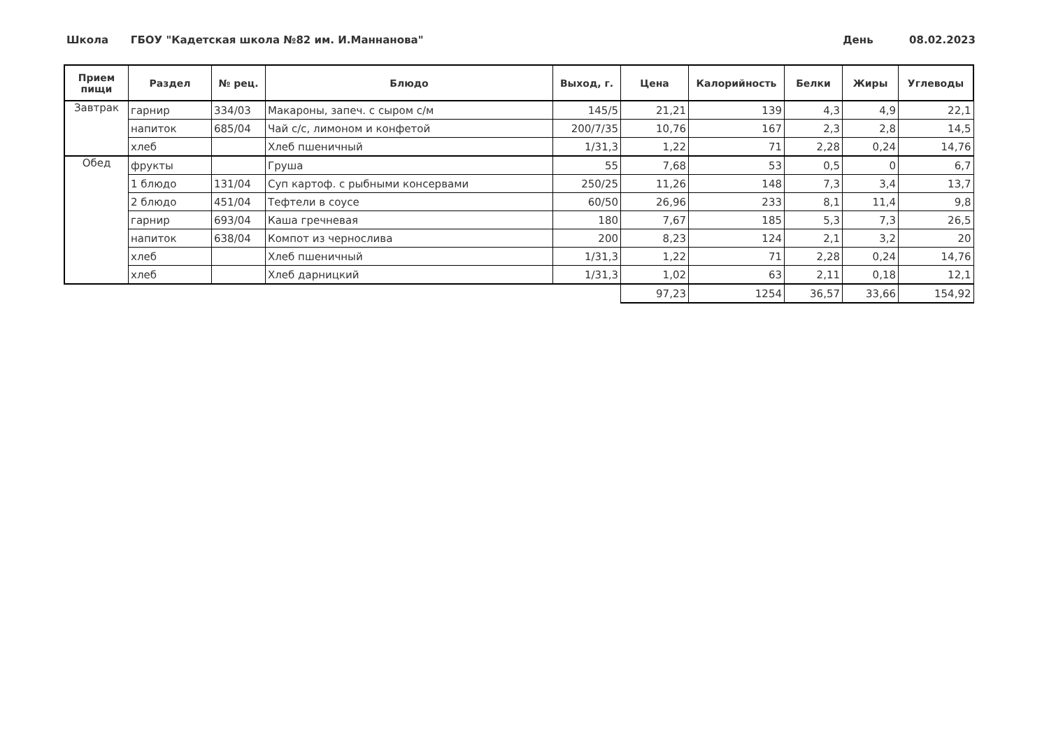Школа ГБОУ "Кадетская школа №82 им. И.Маннанова" День 08.02.2023
| Прием пищи | Раздел | № рец. | Блюдо | Выход, г. | Цена | Калорийность | Белки | Жиры | Углеводы |
| --- | --- | --- | --- | --- | --- | --- | --- | --- | --- |
| Завтрак | гарнир | 334/03 | Макароны, запеч. с сыром с/м | 145/5 | 21,21 | 139 | 4,3 | 4,9 | 22,1 |
| | напиток | 685/04 | Чай с/с, лимоном и конфетой | 200/7/35 | 10,76 | 167 | 2,3 | 2,8 | 14,5 |
| | хлеб | | Хлеб пшеничный | 1/31,3 | 1,22 | 71 | 2,28 | 0,24 | 14,76 |
| Обед | фрукты | | Груша | 55 | 7,68 | 53 | 0,5 | 0 | 6,7 |
| | 1 блюдо | 131/04 | Суп картоф. с рыбными консервами | 250/25 | 11,26 | 148 | 7,3 | 3,4 | 13,7 |
| | 2 блюдо | 451/04 | Тефтели в соусе | 60/50 | 26,96 | 233 | 8,1 | 11,4 | 9,8 |
| | гарнир | 693/04 | Каша гречневая | 180 | 7,67 | 185 | 5,3 | 7,3 | 26,5 |
| | напиток | 638/04 | Компот из чернослива | 200 | 8,23 | 124 | 2,1 | 3,2 | 20 |
| | хлеб | | Хлеб пшеничный | 1/31,3 | 1,22 | 71 | 2,28 | 0,24 | 14,76 |
| | хлеб | | Хлеб дарницкий | 1/31,3 | 1,02 | 63 | 2,11 | 0,18 | 12,1 |
| | | | | | 97,23 | 1254 | 36,57 | 33,66 | 154,92 |